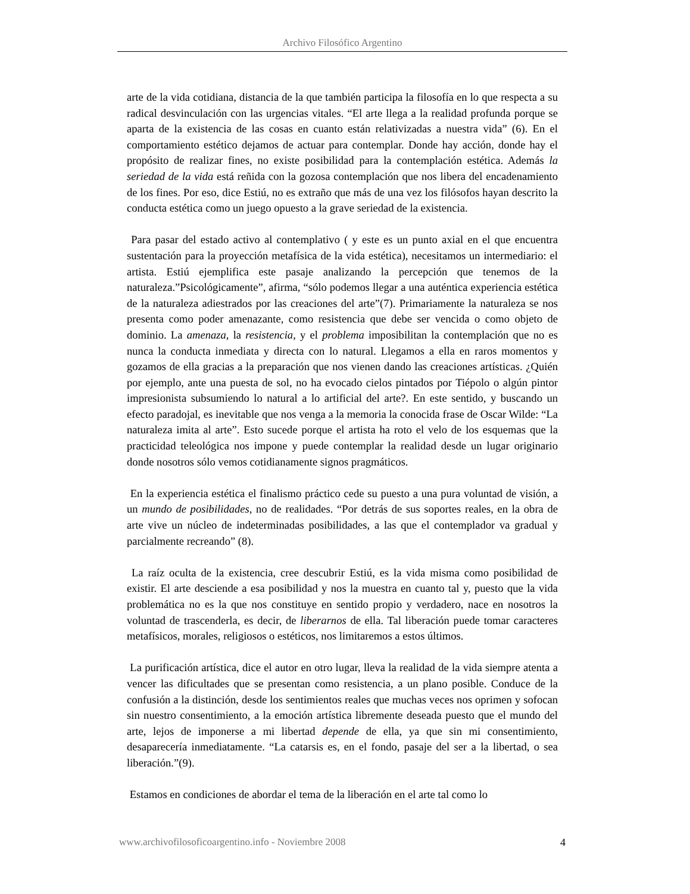Archivo Filosófico Argentino
arte de la vida cotidiana, distancia de la que también participa la filosofía en lo que respecta a su radical desvinculación con las urgencias vitales. “El arte llega a la realidad profunda porque se aparta de la existencia de las cosas en cuanto están relativizadas a nuestra vida” (6). En el comportamiento estético dejamos de actuar para contemplar. Donde hay acción, donde hay el propósito de realizar fines, no existe posibilidad para la contemplación estética. Además la seriedad de la vida está reñida con la gozosa contemplación que nos libera del encadenamiento de los fines. Por eso, dice Estiú, no es extraño que más de una vez los filósofos hayan descrito la conducta estética como un juego opuesto a la grave seriedad de la existencia.
Para pasar del estado activo al contemplativo ( y este es un punto axial en el que encuentra sustentación para la proyección metafísica de la vida estética), necesitamos un intermediario: el artista. Estiú ejemplifica este pasaje analizando la percepción que tenemos de la naturaleza.”Psicológicamente”, afirma, “sólo podemos llegar a una auténtica experiencia estética de la naturaleza adiestrados por las creaciones del arte”(7). Primariamente la naturaleza se nos presenta como poder amenazante, como resistencia que debe ser vencida o como objeto de dominio. La amenaza, la resistencia, y el problema imposibilitan la contemplación que no es nunca la conducta inmediata y directa con lo natural. Llegamos a ella en raros momentos y gozamos de ella gracias a la preparación que nos vienen dando las creaciones artísticas. ¿Quién por ejemplo, ante una puesta de sol, no ha evocado cielos pintados por Tiépolo o algún pintor impresionista subsumiendo lo natural a lo artificial del arte?. En este sentido, y buscando un efecto paradojal, es inevitable que nos venga a la memoria la conocida frase de Oscar Wilde: “La naturaleza imita al arte”. Esto sucede porque el artista ha roto el velo de los esquemas que la practicidad teleológica nos impone y puede contemplar la realidad desde un lugar originario donde nosotros sólo vemos cotidianamente signos pragmáticos.
En la experiencia estética el finalismo práctico cede su puesto a una pura voluntad de visión, a un mundo de posibilidades, no de realidades. “Por detrás de sus soportes reales, en la obra de arte vive un núcleo de indeterminadas posibilidades, a las que el contemplador va gradual y parcialmente recreando” (8).
La raíz oculta de la existencia, cree descubrir Estiú, es la vida misma como posibilidad de existir. El arte desciende a esa posibilidad y nos la muestra en cuanto tal y, puesto que la vida problemática no es la que nos constituye en sentido propio y verdadero, nace en nosotros la voluntad de trascenderla, es decir, de liberarnos de ella. Tal liberación puede tomar caracteres metafísicos, morales, religiosos o estéticos, nos limitaremos a estos últimos.
La purificación artística, dice el autor en otro lugar, lleva la realidad de la vida siempre atenta a vencer las dificultades que se presentan como resistencia, a un plano posible. Conduce de la confusión a la distinción, desde los sentimientos reales que muchas veces nos oprimen y sofocan sin nuestro consentimiento, a la emoción artística libremente deseada puesto que el mundo del arte, lejos de imponerse a mi libertad depende de ella, ya que sin mi consentimiento, desaparecería inmediatamente. “La catarsis es, en el fondo, pasaje del ser a la libertad, o sea liberación.”(9).
Estamos en condiciones de abordar el tema de la liberación en el arte tal como lo
www.archivofilosoficoargentino.info - Noviembre 2008 4